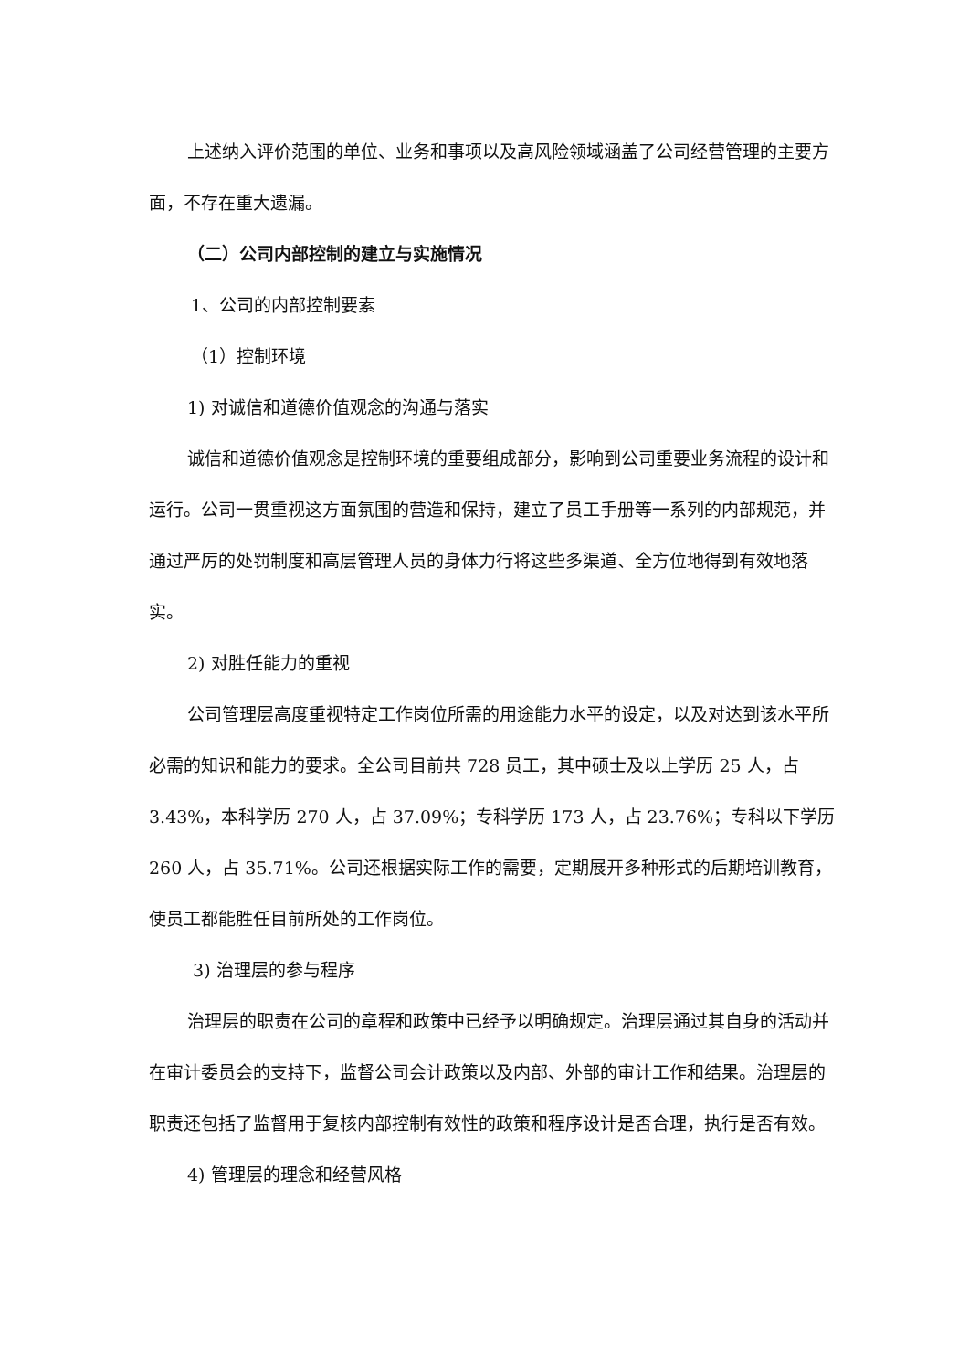上述纳入评价范围的单位、业务和事项以及高风险领域涵盖了公司经营管理的主要方面，不存在重大遗漏。
（二）公司内部控制的建立与实施情况
1、公司的内部控制要素
（1）控制环境
1) 对诚信和道德价值观念的沟通与落实
诚信和道德价值观念是控制环境的重要组成部分，影响到公司重要业务流程的设计和运行。公司一贯重视这方面氛围的营造和保持，建立了员工手册等一系列的内部规范，并通过严厉的处罚制度和高层管理人员的身体力行将这些多渠道、全方位地得到有效地落实。
2) 对胜任能力的重视
公司管理层高度重视特定工作岗位所需的用途能力水平的设定，以及对达到该水平所必需的知识和能力的要求。全公司目前共 728 员工，其中硕士及以上学历 25 人，占 3.43%，本科学历 270 人，占 37.09%；专科学历 173 人，占 23.76%；专科以下学历 260 人，占 35.71%。公司还根据实际工作的需要，定期展开多种形式的后期培训教育，使员工都能胜任目前所处的工作岗位。
3) 治理层的参与程序
治理层的职责在公司的章程和政策中已经予以明确规定。治理层通过其自身的活动并在审计委员会的支持下，监督公司会计政策以及内部、外部的审计工作和结果。治理层的职责还包括了监督用于复核内部控制有效性的政策和程序设计是否合理，执行是否有效。
4) 管理层的理念和经营风格